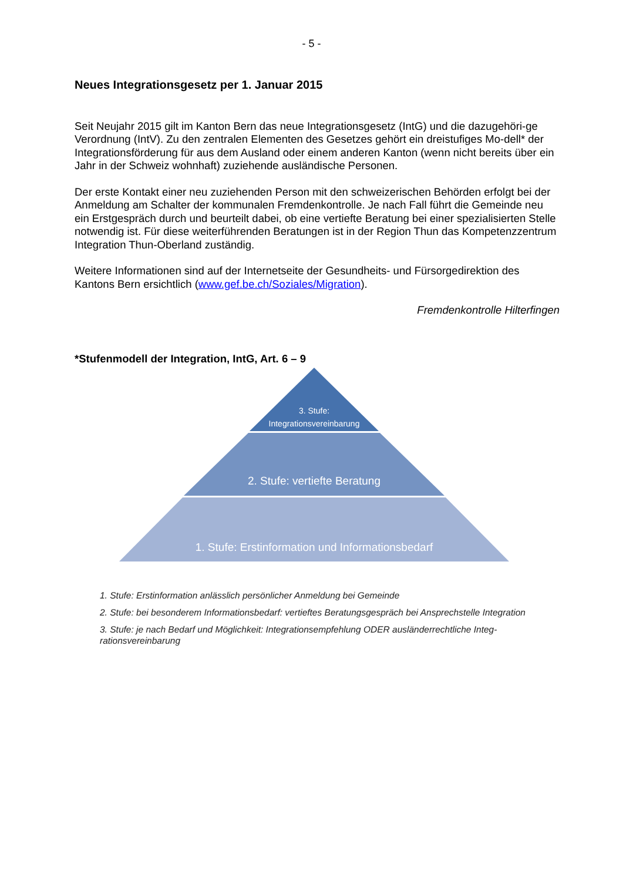- 5 -
Neues Integrationsgesetz per 1. Januar 2015
Seit Neujahr 2015 gilt im Kanton Bern das neue Integrationsgesetz (IntG) und die dazugehöri-ge Verordnung (IntV). Zu den zentralen Elementen des Gesetzes gehört ein dreistufiges Mo-dell* der Integrationsförderung für aus dem Ausland oder einem anderen Kanton (wenn nicht bereits über ein Jahr in der Schweiz wohnhaft) zuziehende ausländische Personen.
Der erste Kontakt einer neu zuziehenden Person mit den schweizerischen Behörden erfolgt bei der Anmeldung am Schalter der kommunalen Fremdenkontrolle. Je nach Fall führt die Gemeinde neu ein Erstgespräch durch und beurteilt dabei, ob eine vertiefte Beratung bei einer spezialisierten Stelle notwendig ist. Für diese weiterführenden Beratungen ist in der Region Thun das Kompetenzzentrum Integration Thun-Oberland zuständig.
Weitere Informationen sind auf der Internetseite der Gesundheits- und Fürsorgedirektion des Kantons Bern ersichtlich (www.gef.be.ch/Soziales/Migration).
Fremdenkontrolle Hilterfingen
*Stufenmodell der Integration, IntG, Art. 6 – 9
3. Stufe:
Integrationsvereinbarung
2. Stufe: vertiefte Beratung
1. Stufe: Erstinformation und Informationsbedarf
1. Stufe: Erstinformation anlässlich persönlicher Anmeldung bei Gemeinde
2. Stufe: bei besonderem Informationsbedarf: vertieftes Beratungsgespräch bei Ansprechstelle Integration
3. Stufe: je nach Bedarf und Möglichkeit: Integrationsempfehlung ODER ausländerrechtliche Integ-rationsvereinbarung